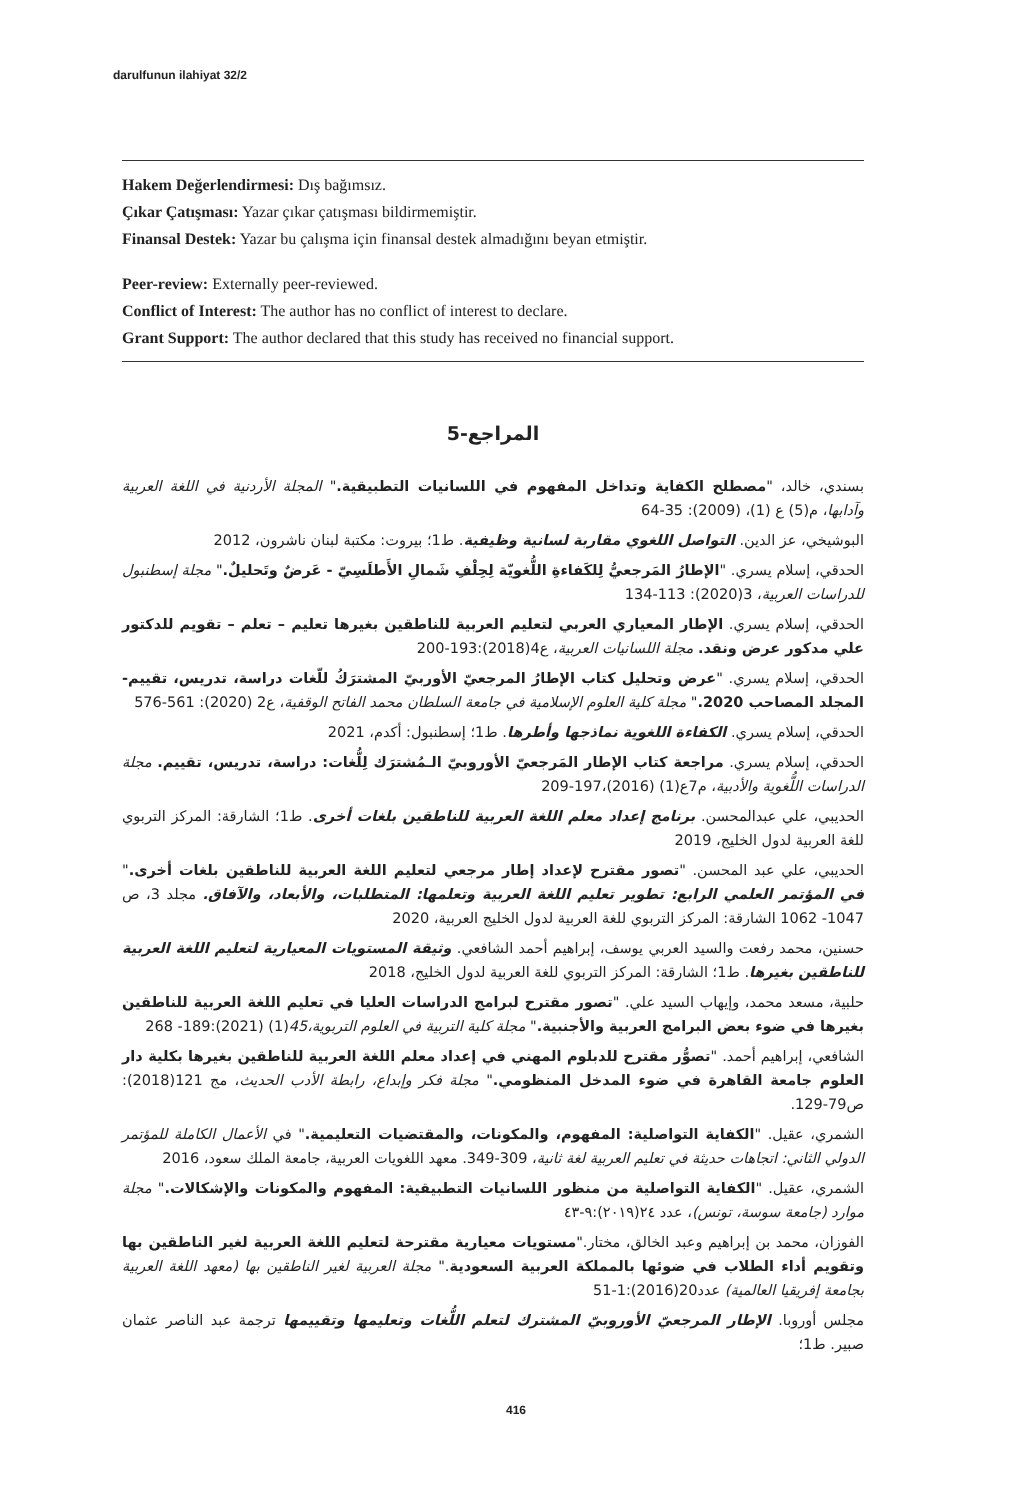darulfunun ilahiyat 32/2
Hakem Değerlendirmesi: Dış bağımsız.
Çıkar Çatışması: Yazar çıkar çatışması bildirmemiştir.
Finansal Destek: Yazar bu çalışma için finansal destek almadığını beyan etmiştir.
Peer-review: Externally peer-reviewed.
Conflict of Interest: The author has no conflict of interest to declare.
Grant Support: The author declared that this study has received no financial support.
5-المراجع
بسندي، خالد، "مصطلح الكفاية وتداخل المفهوم في اللسانيات التطبيقية." المجلة الأردنية في اللغة العربية وآدابها، م(5) ع (1)، (2009): 35-64
البوشيخي، عز الدين. التواصل اللغوي مقاربة لسانية وظيفية. ط1؛ بيروت: مكتبة لبنان ناشرون، 2012
الحدقي، إسلام يسري. "الإطارُ المَرجعيُّ لِلكَفاءةِ اللُّغويّة لِحِلْفِ شَمالِ الأَطلَسِيّ - عَرضٌ وتَحليلٌ." مجلة إسطنبول للدراسات العربية، 3(2020): 113-134
الحدقي، إسلام يسري. الإطار المعياري العربي لتعليم العربية للناطقين بغيرها تعليم – تعلم – تقويم للدكتور علي مدكور عرض ونقد. مجلة اللسانيات العربية، ع4(2018):193-200
الحدقي، إسلام يسري. "عرض وتحليل كتاب الإطارُ المرجعيّ الأوربيّ المشترَكُ للّغات دراسة، تدريس، تقييم-المجلد المصاحب 2020." مجلة كلية العلوم الإسلامية في جامعة السلطان محمد الفاتح الوقفية، ع2 (2020): 561-576
الحدقي، إسلام يسري. الكفاءة اللغوية نماذجها وأطرها. ط1؛ إسطنبول: أكدم، 2021
الحدقي، إسلام يسري. مراجعة كتاب الإطار المَرجعيّ الأوروبيّ الـمُشترَك لِلُّغات: دراسة، تدريس، تقييم. مجلة الدراسات اللُّغوية والأدبية، م7ع(1) (2016)،197-209
الحديبي، علي عبدالمحسن. برنامج إعداد معلم اللغة العربية للناطقين بلغات أخرى. ط1؛ الشارقة: المركز التربوي للغة العربية لدول الخليج، 2019
الحديبي، علي عبد المحسن. "تصور مقترح لإعداد إطار مرجعي لتعليم اللغة العربية للناطقين بلغات أخرى." في المؤتمر العلمي الرابع: تطوير تعليم اللغة العربية وتعلمها: المتطلبات، والأبعاد، والآفاق. مجلد 3، ص 1047- 1062 الشارقة: المركز التربوي للغة العربية لدول الخليج العربية، 2020
حسنين، محمد رفعت والسيد العربي يوسف، إبراهيم أحمد الشافعي. وثيقة المستويات المعيارية لتعليم اللغة العربية للناطقين بغيرها. ط1؛ الشارقة: المركز التربوي للغة العربية لدول الخليج، 2018
حلبية، مسعد محمد، وإيهاب السيد علي. "تصور مقترح لبرامج الدراسات العليا في تعليم اللغة العربية للناطقين بغيرها في ضوء بعض البرامج العربية والأجنبية." مجلة كلية التربية في العلوم التربوية،45(1) (2021):189- 268
الشافعي، إبراهيم أحمد. "تصوُّر مقترح للدبلوم المهني في إعداد معلم اللغة العربية للناطقين بغيرها بكلية دار العلوم جامعة القاهرة في ضوء المدخل المنظومي." مجلة فكر وإبداع، رابطة الأدب الحديث، مج 121(2018): ص79-129.
الشمري، عقيل. "الكفاية التواصلية: المفهوم، والمكونات، والمقتضيات التعليمية." في الأعمال الكاملة للمؤتمر الدولي الثاني: اتجاهات حديثة في تعليم العربية لغة ثانية، 309-349. معهد اللغويات العربية، جامعة الملك سعود، 2016
الشمري، عقيل. "الكفاية التواصلية من منظور اللسانيات التطبيقية: المفهوم والمكونات والإشكالات." مجلة موارد (جامعة سوسة، تونس)، عدد ٢٤(٢٠١٩):٩-٤٣
الفوزان، محمد بن إبراهيم وعبد الخالق، مختار."مستويات معيارية مقترحة لتعليم اللغة العربية لغير الناطقين بها وتقويم أداء الطلاب في ضوئها بالمملكة العربية السعودية." مجلة العربية لغير الناطقين بها (معهد اللغة العربية بجامعة إفريقيا العالمية) عدد20(2016):1-51
مجلس أوروبا. الإطار المرجعيّ الأوروبيّ المشترك لتعلم اللُّغات وتعليمها وتقييمها ترجمة عبد الناصر عثمان صبير. ط1؛
416